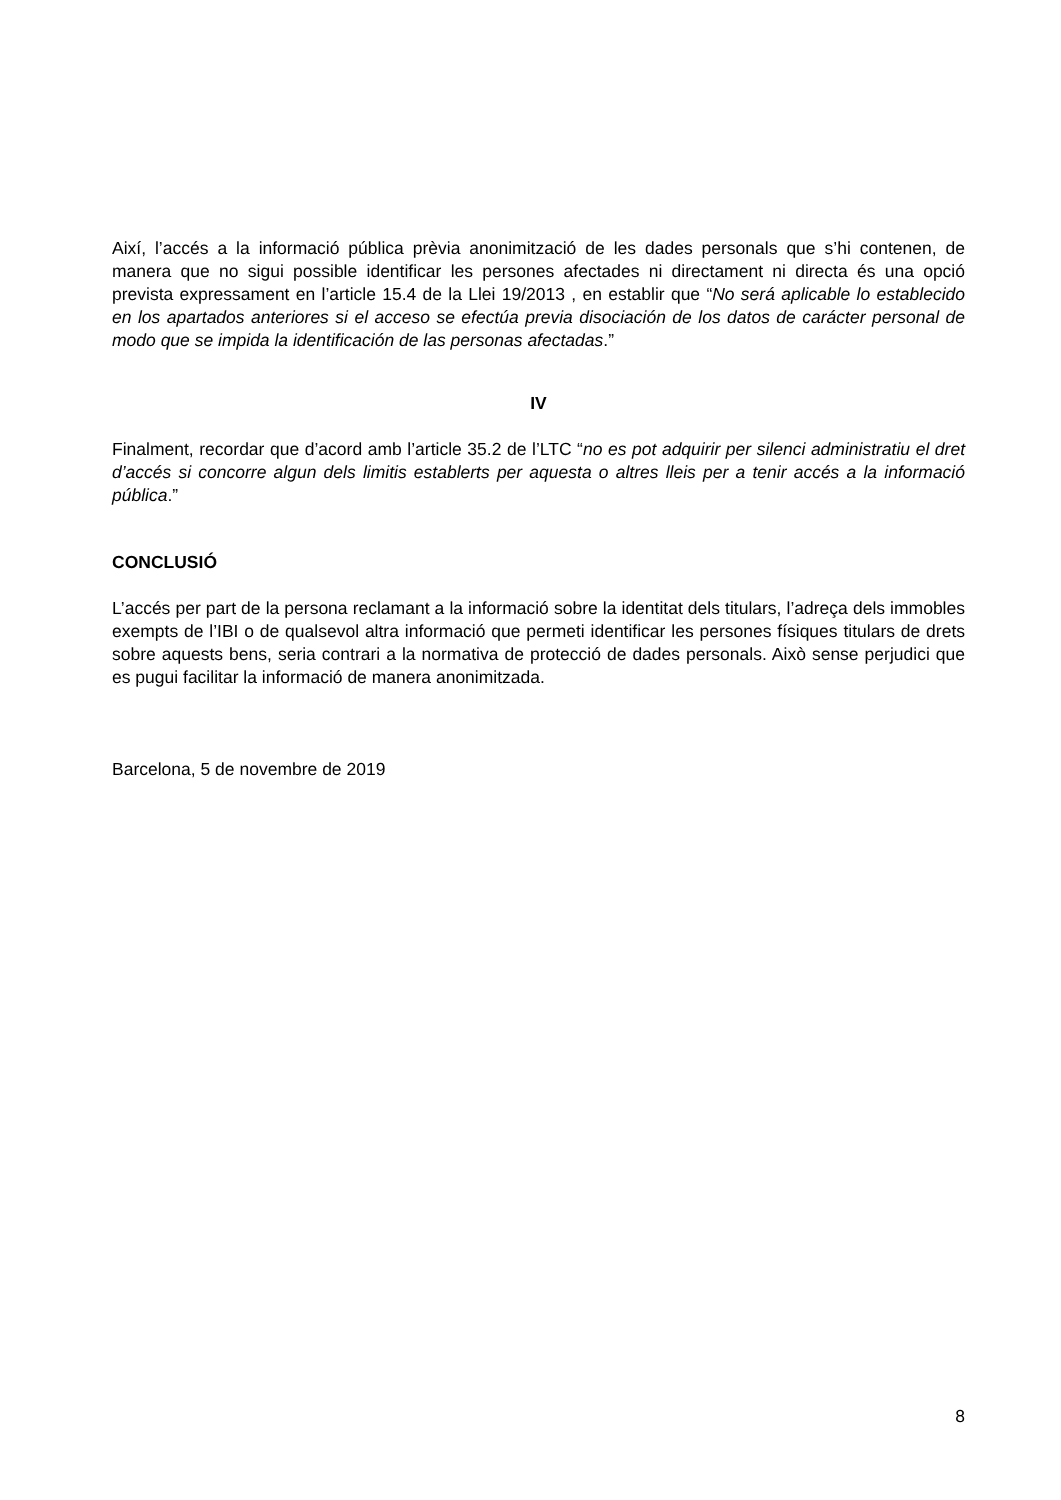Així, l’accés a la informació pública prèvia anonimització de les dades personals que s’hi contenen, de manera que no sigui possible identificar les persones afectades ni directament ni directa és una opció prevista expressament en l’article 15.4 de la Llei 19/2013 , en establir que “No será aplicable lo establecido en los apartados anteriores si el acceso se efectúa previa disociación de los datos de carácter personal de modo que se impida la identificación de las personas afectadas.”
IV
Finalment, recordar que d’acord amb l’article 35.2 de l’LTC “no es pot adquirir per silenci administratiu el dret d’accés si concorre algun dels limitis establerts per aquesta o altres lleis per a tenir accés a la informació pública.”
CONCLUSIÓ
L’accés per part de la persona reclamant a la informació sobre la identitat dels titulars, l’adreça dels immobles exempts de l’IBI o de qualsevol altra informació que permeti identificar les persones físiques titulars de drets sobre aquests bens, seria contrari a la normativa de protecció de dades personals. Això sense perjudici que es pugui facilitar la informació de manera anonimitzada.
Barcelona, 5 de novembre de 2019
8